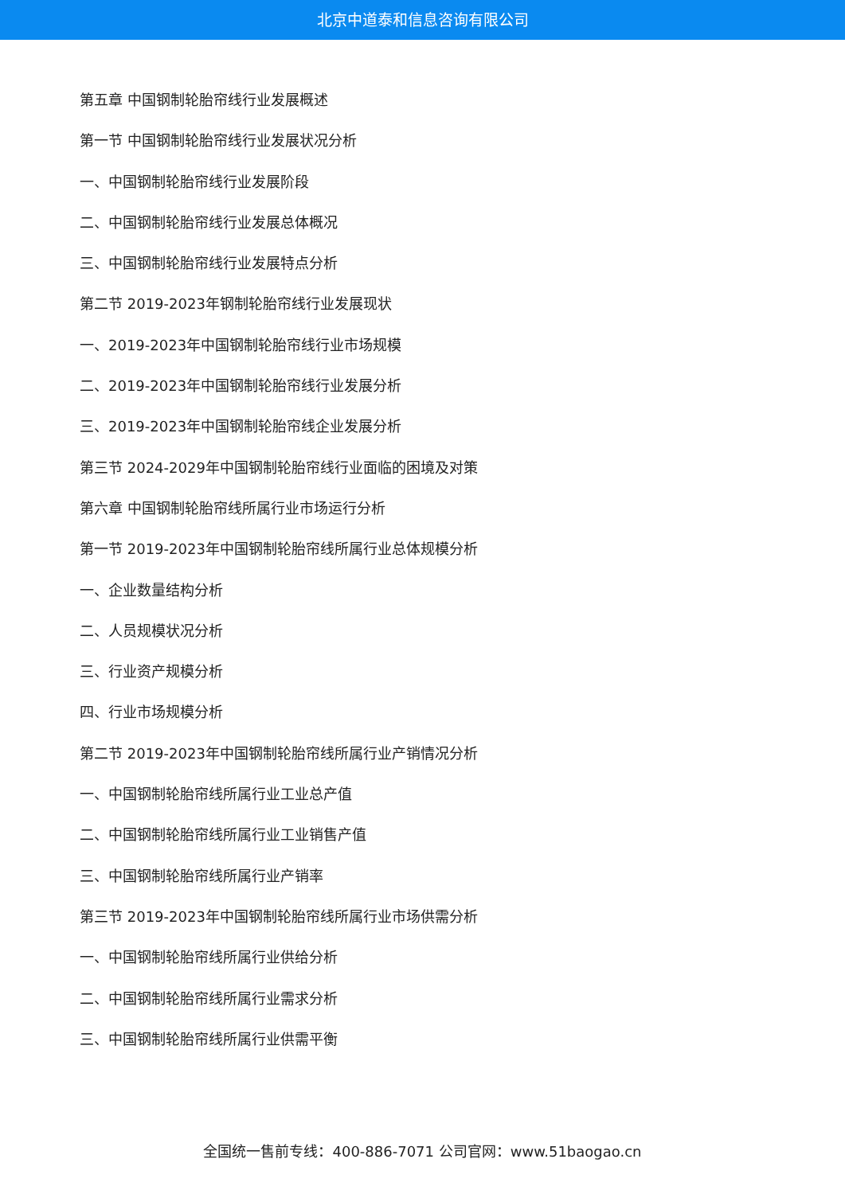北京中道泰和信息咨询有限公司
第五章 中国钢制轮胎帘线行业发展概述
第一节 中国钢制轮胎帘线行业发展状况分析
一、中国钢制轮胎帘线行业发展阶段
二、中国钢制轮胎帘线行业发展总体概况
三、中国钢制轮胎帘线行业发展特点分析
第二节 2019-2023年钢制轮胎帘线行业发展现状
一、2019-2023年中国钢制轮胎帘线行业市场规模
二、2019-2023年中国钢制轮胎帘线行业发展分析
三、2019-2023年中国钢制轮胎帘线企业发展分析
第三节 2024-2029年中国钢制轮胎帘线行业面临的困境及对策
第六章 中国钢制轮胎帘线所属行业市场运行分析
第一节 2019-2023年中国钢制轮胎帘线所属行业总体规模分析
一、企业数量结构分析
二、人员规模状况分析
三、行业资产规模分析
四、行业市场规模分析
第二节 2019-2023年中国钢制轮胎帘线所属行业产销情况分析
一、中国钢制轮胎帘线所属行业工业总产值
二、中国钢制轮胎帘线所属行业工业销售产值
三、中国钢制轮胎帘线所属行业产销率
第三节 2019-2023年中国钢制轮胎帘线所属行业市场供需分析
一、中国钢制轮胎帘线所属行业供给分析
二、中国钢制轮胎帘线所属行业需求分析
三、中国钢制轮胎帘线所属行业供需平衡
全国统一售前专线：400-886-7071 公司官网：www.51baogao.cn